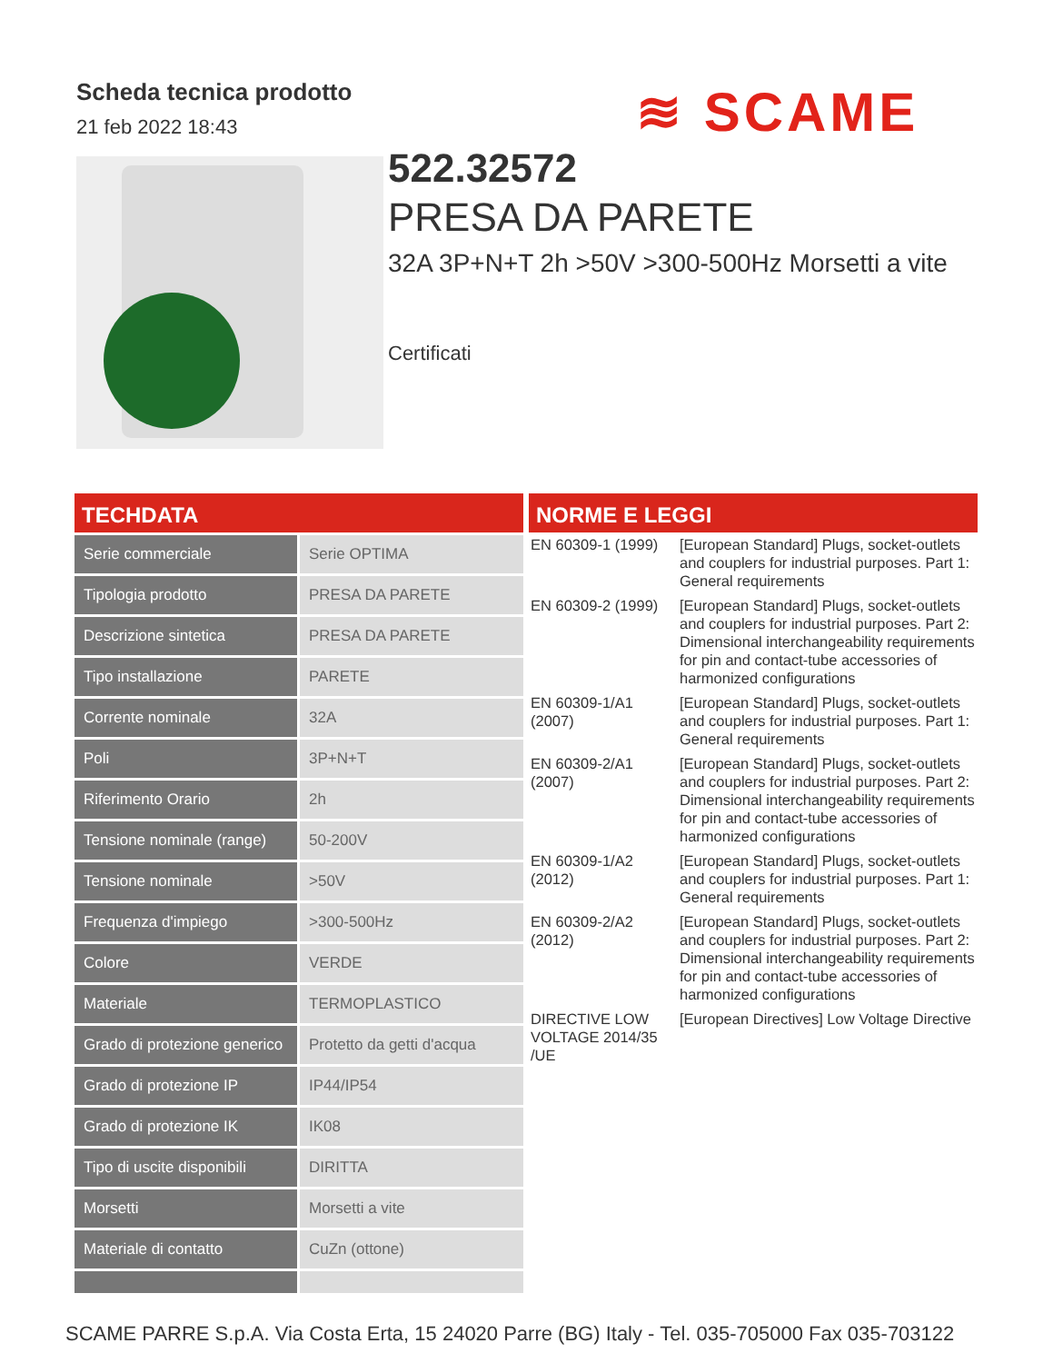Scheda tecnica prodotto
21 feb 2022 18:43
≋ SCAME
522.32572
PRESA DA PARETE
32A 3P+N+T 2h >50V >300-500Hz Morsetti a vite
Certificati
TECHDATA
| Serie commerciale | Serie OPTIMA |
| Tipologia prodotto | PRESA DA PARETE |
| Descrizione sintetica | PRESA DA PARETE |
| Tipo installazione | PARETE |
| Corrente nominale | 32A |
| Poli | 3P+N+T |
| Riferimento Orario | 2h |
| Tensione nominale (range) | 50-200V |
| Tensione nominale | >50V |
| Frequenza d'impiego | >300-500Hz |
| Colore | VERDE |
| Materiale | TERMOPLASTICO |
| Grado di protezione generico | Protetto da getti d'acqua |
| Grado di protezione IP | IP44/IP54 |
| Grado di protezione IK | IK08 |
| Tipo di uscite disponibili | DIRITTA |
| Morsetti | Morsetti a vite |
| Materiale di contatto | CuZn (ottone) |
NORME E LEGGI
| EN 60309-1 (1999) | [European Standard] Plugs, socket-outlets and couplers for industrial purposes. Part 1: General requirements |
| EN 60309-2 (1999) | [European Standard] Plugs, socket-outlets and couplers for industrial purposes. Part 2: Dimensional interchangeability requirements for pin and contact-tube accessories of harmonized configurations |
| EN 60309-1/A1 (2007) | [European Standard] Plugs, socket-outlets and couplers for industrial purposes. Part 1: General requirements |
| EN 60309-2/A1 (2007) | [European Standard] Plugs, socket-outlets and couplers for industrial purposes. Part 2: Dimensional interchangeability requirements for pin and contact-tube accessories of harmonized configurations |
| EN 60309-1/A2 (2012) | [European Standard] Plugs, socket-outlets and couplers for industrial purposes. Part 1: General requirements |
| EN 60309-2/A2 (2012) | [European Standard] Plugs, socket-outlets and couplers for industrial purposes. Part 2: Dimensional interchangeability requirements for pin and contact-tube accessories of harmonized configurations |
| DIRECTIVE LOW VOLTAGE 2014/35 /UE | [European Directives] Low Voltage Directive |
SCAME PARRE S.p.A. Via Costa Erta, 15 24020 Parre (BG) Italy - Tel. 035-705000 Fax 035-703122